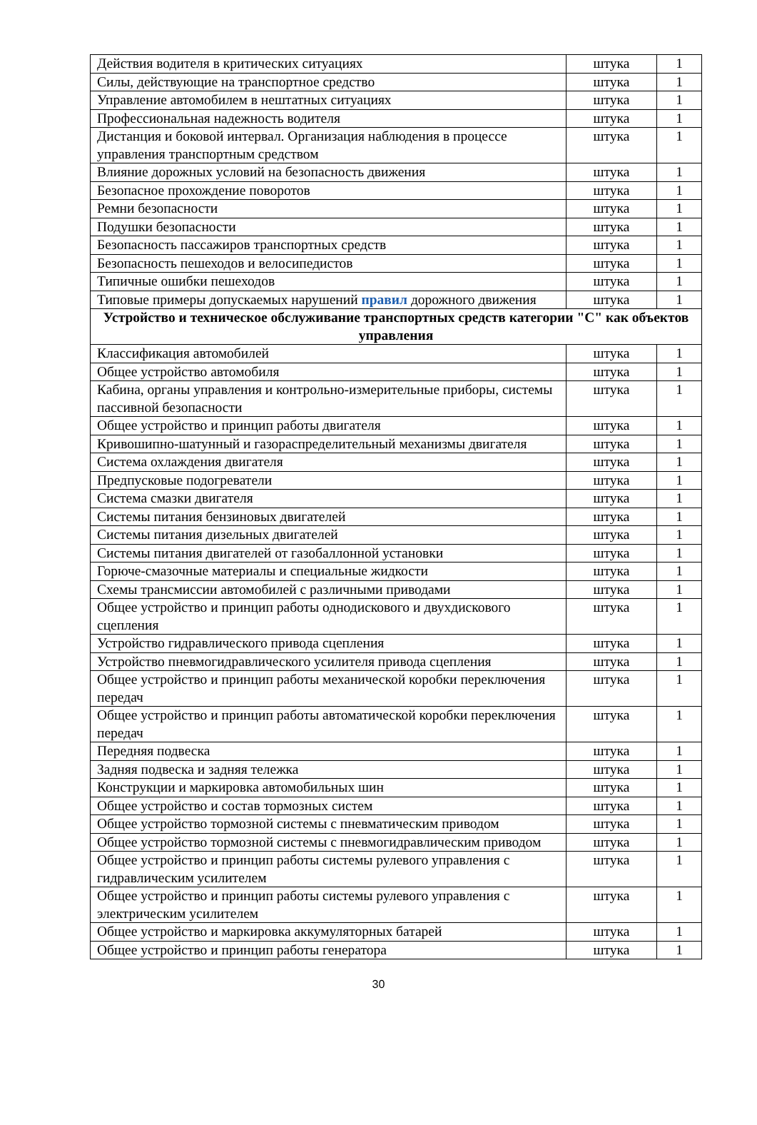| Действия водителя в критических ситуациях | штука | 1 |
| Силы, действующие на транспортное средство | штука | 1 |
| Управление автомобилем в нештатных ситуациях | штука | 1 |
| Профессиональная надежность водителя | штука | 1 |
| Дистанция и боковой интервал. Организация наблюдения в процессе управления транспортным средством | штука | 1 |
| Влияние дорожных условий на безопасность движения | штука | 1 |
| Безопасное прохождение поворотов | штука | 1 |
| Ремни безопасности | штука | 1 |
| Подушки безопасности | штука | 1 |
| Безопасность пассажиров транспортных средств | штука | 1 |
| Безопасность пешеходов и велосипедистов | штука | 1 |
| Типичные ошибки пешеходов | штука | 1 |
| Типовые примеры допускаемых нарушений правил дорожного движения | штука | 1 |
| Устройство и техническое обслуживание транспортных средств категории "C" как объектов управления | | |
| Классификация автомобилей | штука | 1 |
| Общее устройство автомобиля | штука | 1 |
| Кабина, органы управления и контрольно-измерительные приборы, системы пассивной безопасности | штука | 1 |
| Общее устройство и принцип работы двигателя | штука | 1 |
| Кривошипно-шатунный и газораспределительный механизмы двигателя | штука | 1 |
| Система охлаждения двигателя | штука | 1 |
| Предпусковые подогреватели | штука | 1 |
| Система смазки двигателя | штука | 1 |
| Системы питания бензиновых двигателей | штука | 1 |
| Системы питания дизельных двигателей | штука | 1 |
| Системы питания двигателей от газобаллонной установки | штука | 1 |
| Горюче-смазочные материалы и специальные жидкости | штука | 1 |
| Схемы трансмиссии автомобилей с различными приводами | штука | 1 |
| Общее устройство и принцип работы однодискового и двухдискового сцепления | штука | 1 |
| Устройство гидравлического привода сцепления | штука | 1 |
| Устройство пневмогидравлического усилителя привода сцепления | штука | 1 |
| Общее устройство и принцип работы механической коробки переключения передач | штука | 1 |
| Общее устройство и принцип работы автоматической коробки переключения передач | штука | 1 |
| Передняя подвеска | штука | 1 |
| Задняя подвеска и задняя тележка | штука | 1 |
| Конструкции и маркировка автомобильных шин | штука | 1 |
| Общее устройство и состав тормозных систем | штука | 1 |
| Общее устройство тормозной системы с пневматическим приводом | штука | 1 |
| Общее устройство тормозной системы с пневмогидравлическим приводом | штука | 1 |
| Общее устройство и принцип работы системы рулевого управления с гидравлическим усилителем | штука | 1 |
| Общее устройство и принцип работы системы рулевого управления с электрическим усилителем | штука | 1 |
| Общее устройство и маркировка аккумуляторных батарей | штука | 1 |
| Общее устройство и принцип работы генератора | штука | 1 |
30